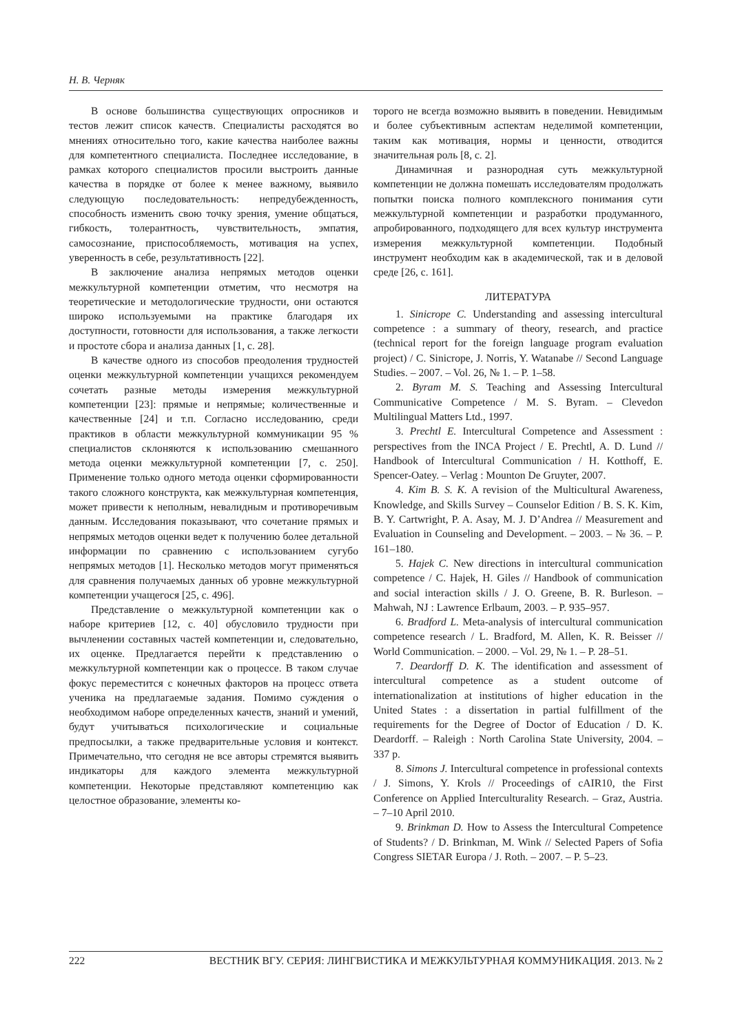Н. В. Черняк
В основе большинства существующих опросников и тестов лежит список качеств. Специалисты расходятся во мнениях относительно того, какие качества наиболее важны для компетентного специалиста. Последнее исследование, в рамках которого специалистов просили выстроить данные качества в порядке от более к менее важному, выявило следующую последовательность: непредубежденность, способность изменить свою точку зрения, умение общаться, гибкость, толерантность, чувствительность, эмпатия, самосознание, приспособляемость, мотивация на успех, уверенность в себе, результативность [22].
В заключение анализа непрямых методов оценки межкультурной компетенции отметим, что несмотря на теоретические и методологические трудности, они остаются широко используемыми на практике благодаря их доступности, готовности для использования, а также легкости и простоте сбора и анализа данных [1, с. 28].
В качестве одного из способов преодоления трудностей оценки межкультурной компетенции учащихся рекомендуем сочетать разные методы измерения межкультурной компетенции [23]: прямые и непрямые; количественные и качественные [24] и т.п. Согласно исследованию, среди практиков в области межкультурной коммуникации 95 % специалистов склоняются к использованию смешанного метода оценки межкультурной компетенции [7, с. 250]. Применение только одного метода оценки сформированности такого сложного конструкта, как межкультурная компетенция, может привести к неполным, невалидным и противоречивым данным. Исследования показывают, что сочетание прямых и непрямых методов оценки ведет к получению более детальной информации по сравнению с использованием сугубо непрямых методов [1]. Несколько методов могут применяться для сравнения получаемых данных об уровне межкультурной компетенции учащегося [25, с. 496].
Представление о межкультурной компетенции как о наборе критериев [12, с. 40] обусловило трудности при вычленении составных частей компетенции и, следовательно, их оценке. Предлагается перейти к представлению о межкультурной компетенции как о процессе. В таком случае фокус переместится с конечных факторов на процесс ответа ученика на предлагаемые задания. Помимо суждения о необходимом наборе определенных качеств, знаний и умений, будут учитываться психологические и социальные предпосылки, а также предварительные условия и контекст. Примечательно, что сегодня не все авторы стремятся выявить индикаторы для каждого элемента межкультурной компетенции. Некоторые представляют компетенцию как целостное образование, элементы ко-
торого не всегда возможно выявить в поведении. Невидимым и более субъективным аспектам неделимой компетенции, таким как мотивация, нормы и ценности, отводится значительная роль [8, с. 2].
Динамичная и разнородная суть межкультурной компетенции не должна помешать исследователям продолжать попытки поиска полного комплексного понимания сути межкультурной компетенции и разработки продуманного, апробированного, подходящего для всех культур инструмента измерения межкультурной компетенции. Подобный инструмент необходим как в академической, так и в деловой среде [26, с. 161].
ЛИТЕРАТУРА
1. Sinicrope C. Understanding and assessing intercultural competence : a summary of theory, research, and practice (technical report for the foreign language program evaluation project) / C. Sinicrope, J. Norris, Y. Watanabe // Second Language Studies. – 2007. – Vol. 26, № 1. – P. 1–58.
2. Byram M. S. Teaching and Assessing Intercultural Communicative Competence / M. S. Byram. – Clevedon Multilingual Matters Ltd., 1997.
3. Prechtl E. Intercultural Competence and Assessment : perspectives from the INCA Project / E. Prechtl, A. D. Lund // Handbook of Intercultural Communication / H. Kotthoff, E. Spencer-Oatey. – Verlag : Mounton De Gruyter, 2007.
4. Kim B. S. K. A revision of the Multicultural Awareness, Knowledge, and Skills Survey – Counselor Edition / B. S. K. Kim, B. Y. Cartwright, P. A. Asay, M. J. D’Andrea // Measurement and Evaluation in Counseling and Development. – 2003. – № 36. – P. 161–180.
5. Hajek C. New directions in intercultural communication competence / C. Hajek, H. Giles // Handbook of communication and social interaction skills / J. O. Greene, B. R. Burleson. – Mahwah, NJ : Lawrence Erlbaum, 2003. – P. 935–957.
6. Bradford L. Meta-analysis of intercultural communication competence research / L. Bradford, M. Allen, K. R. Beisser // World Communication. – 2000. – Vol. 29, № 1. – P. 28–51.
7. Deardorff D. K. The identification and assessment of intercultural competence as a student outcome of internationalization at institutions of higher education in the United States : a dissertation in partial fulfillment of the requirements for the Degree of Doctor of Education / D. K. Deardorff. – Raleigh : North Carolina State University, 2004. – 337 p.
8. Simons J. Intercultural competence in professional contexts / J. Simons, Y. Krols // Proceedings of cAIR10, the First Conference on Applied Interculturality Research. – Graz, Austria. – 7–10 April 2010.
9. Brinkman D. How to Assess the Intercultural Competence of Students? / D. Brinkman, M. Wink // Selected Papers of Sofia Congress SIETAR Europa / J. Roth. – 2007. – P. 5–23.
222 ВЕСТНИК ВГУ. СЕРИЯ: ЛИНГВИСТИКА И МЕЖКУЛЬТУРНАЯ КОММУНИКАЦИЯ. 2013. № 2